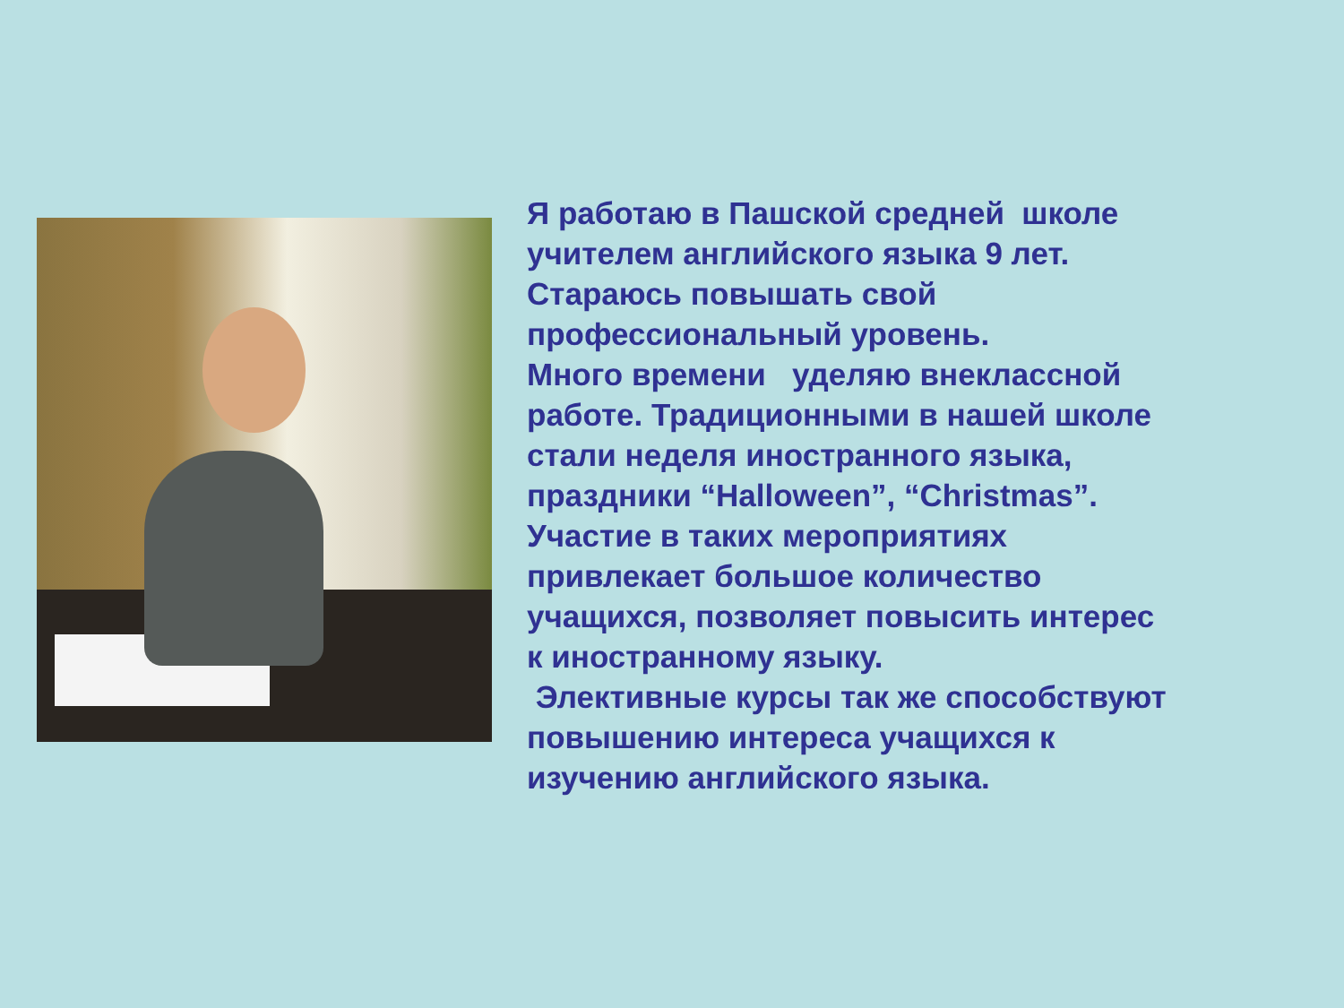Я работаю в Пашской средней школе
учителем английского языка 9 лет.
Стараюсь повышать свой
профессиональный уровень.
Много времени уделяю внеклассной
работе. Традиционными в нашей школе
стали неделя иностранного языка,
праздники “Halloween”, “Christmas”.
Участие в таких мероприятиях
привлекает большое количество
учащихся, позволяет повысить интерес
к иностранному языку.
Элективные курсы так же способствуют
повышению интереса учащихся к
изучению английского языка.